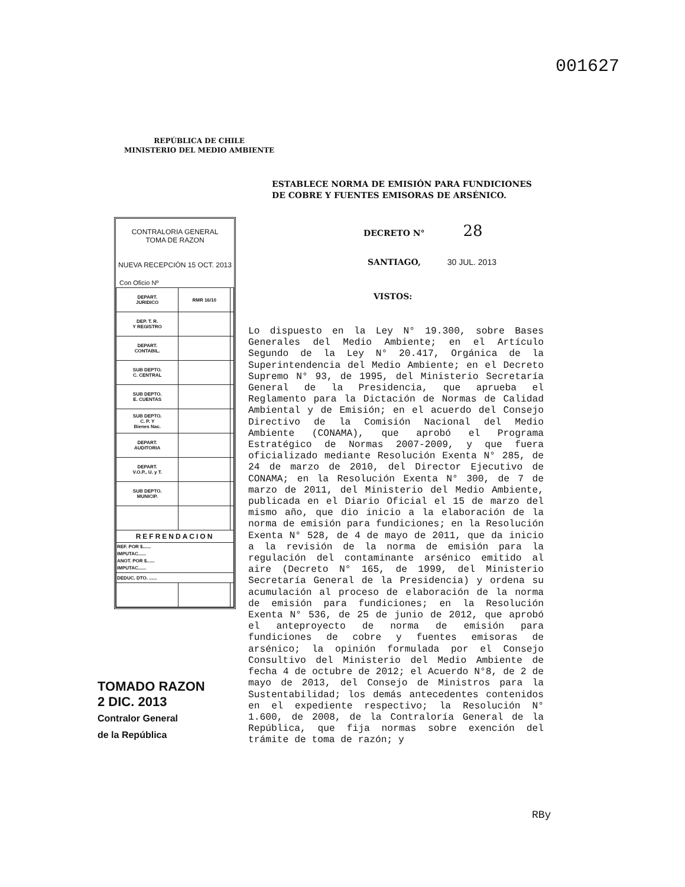001627
REPÚBLICA DE CHILE
MINISTERIO DEL MEDIO AMBIENTE
ESTABLECE NORMA DE EMISIÓN PARA FUNDICIONES
DE COBRE Y FUENTES EMISORAS DE ARSÉNICO.
CONTRALORIA GENERAL
TOMA DE RAZON
NUEVA RECEPCIÓN 15 OCT. 2013
Con Oficio Nº
| DEPART. JURIDICO | RMR 16/10 | |
| DEP. T. R. Y REGISTRO | | |
| DEPART. CONTABIL. | | |
| SUB DEPTO. C. CENTRAL | | |
| SUB DEPTO. E. CUENTAS | | |
| SUB DEPTO. C. P. Y Bienes Nac. | | |
| DEPART. AUDITORIA | | |
| DEPART. V.O.P., U. y T. | | |
| SUB DEPTO. MUNICIP. | | |
| REFRENDACION | | |
| REF. POR $...... IMPUTAC...... ANOT. POR $...... IMPUTAC...... | | |
| DEDUC. DTO. ...... | | |
DECRETO N° 28
SANTIAGO, 30 JUL. 2013
VISTOS:
Lo dispuesto en la Ley N° 19.300, sobre Bases Generales del Medio Ambiente; en el Artículo Segundo de la Ley N° 20.417, Orgánica de la Superintendencia del Medio Ambiente; en el Decreto Supremo N° 93, de 1995, del Ministerio Secretaría General de la Presidencia, que aprueba el Reglamento para la Dictación de Normas de Calidad Ambiental y de Emisión; en el acuerdo del Consejo Directivo de la Comisión Nacional del Medio Ambiente (CONAMA), que aprobó el Programa Estratégico de Normas 2007-2009, y que fuera oficializado mediante Resolución Exenta N° 285, de 24 de marzo de 2010, del Director Ejecutivo de CONAMA; en la Resolución Exenta N° 300, de 7 de marzo de 2011, del Ministerio del Medio Ambiente, publicada en el Diario Oficial el 15 de marzo del mismo año, que dio inicio a la elaboración de la norma de emisión para fundiciones; en la Resolución Exenta N° 528, de 4 de mayo de 2011, que da inicio a la revisión de la norma de emisión para la regulación del contaminante arsénico emitido al aire (Decreto N° 165, de 1999, del Ministerio Secretaría General de la Presidencia) y ordena su acumulación al proceso de elaboración de la norma de emisión para fundiciones; en la Resolución Exenta N° 536, de 25 de junio de 2012, que aprobó el anteproyecto de norma de emisión para fundiciones de cobre y fuentes emisoras de arsénico; la opinión formulada por el Consejo Consultivo del Ministerio del Medio Ambiente de fecha 4 de octubre de 2012; el Acuerdo N°8, de 2 de mayo de 2013, del Consejo de Ministros para la Sustentabilidad; los demás antecedentes contenidos en el expediente respectivo; la Resolución N° 1.600, de 2008, de la Contraloría General de la República, que fija normas sobre exención del trámite de toma de razón; y
TOMADO RAZON
2 DIC. 2013
Contralor General
de la República
RBy